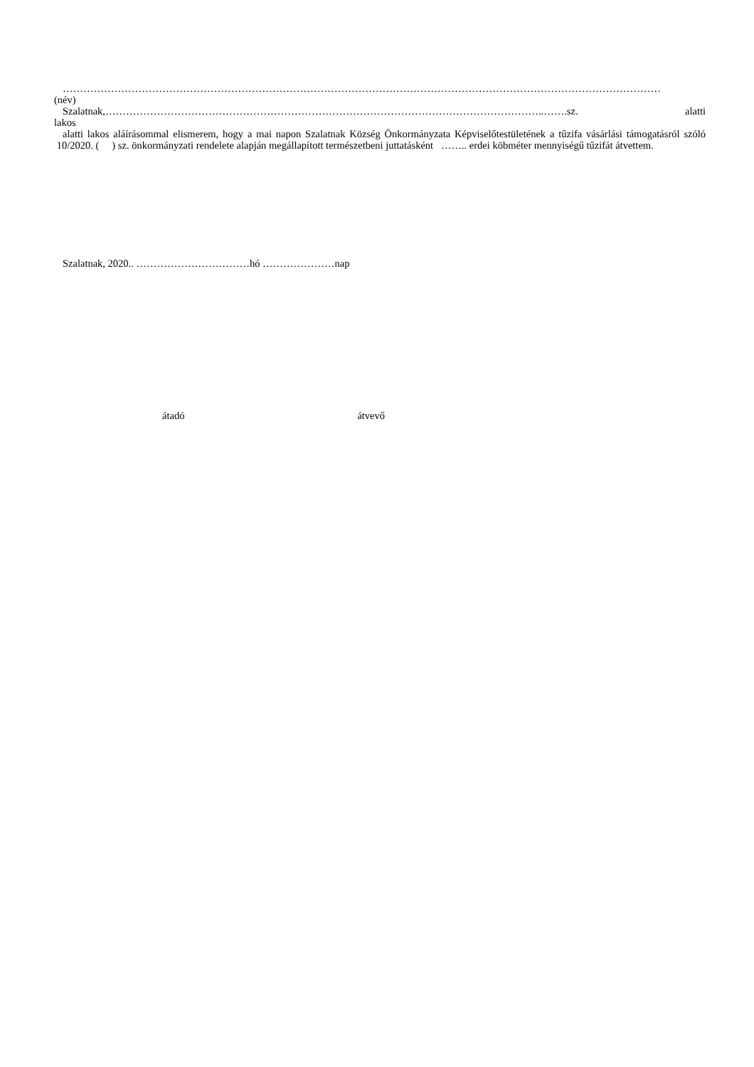…………………………………………………………………………………………………………………………………………………………
(név)
Szalatnak,………………………………………………………………………………………………………………..…….sz. alatti
lakos
alatti lakos aláírásommal elismerem, hogy a mai napon Szalatnak Község Önkormányzata Képviselőtestületének a tűzifa vásárlási támogatásról szóló 10/2020. ( ) sz. önkormányzati rendelete alapján megállapított természetbeni juttatásként …….. erdei köbméter mennyiségű tűzifát átvettem.
Szalatnak, 2020.. ……………………………hó …………………nap
átadó átvevő